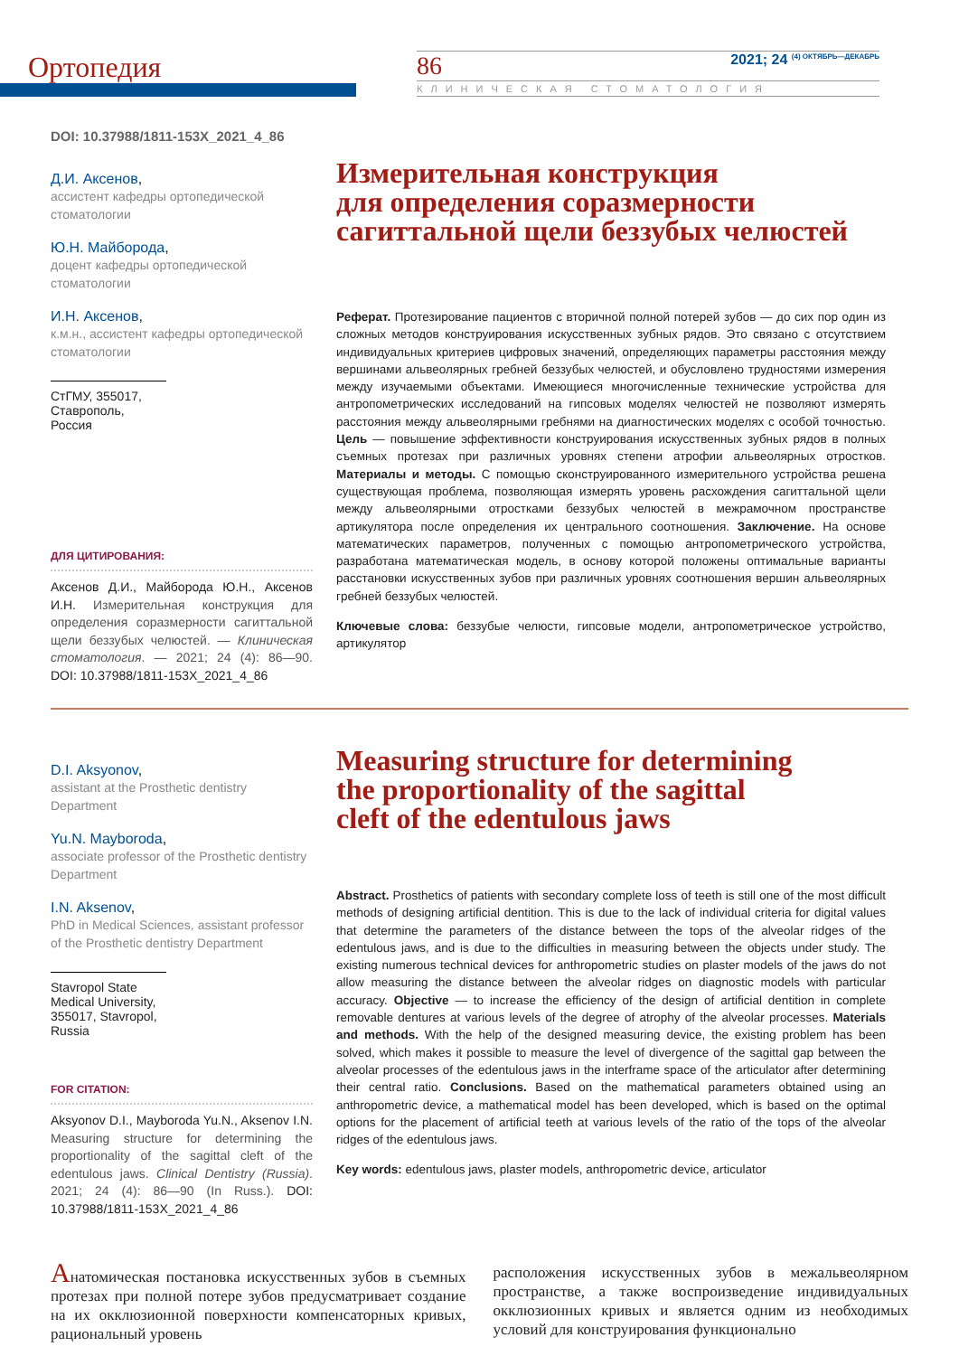Ортопедия
86 2021; 24 <sup>(4) ОКТЯБРЬ—ДЕКАБРЬ</sup>
КЛИНИЧЕСКАЯ СТОМАТОЛОГИЯ
DOI: 10.37988/1811-153X_2021_4_86
Д.И. Аксенов,
ассистент кафедры ортопедической стоматологии
Ю.Н. Майборода,
доцент кафедры ортопедической стоматологии
И.Н. Аксенов,
к.м.н., ассистент кафедры ортопедической стоматологии
СтГМУ, 355017, Ставрополь, Россия
ДЛЯ ЦИТИРОВАНИЯ:
Аксенов Д.И., Майборода Ю.Н., Аксенов И.Н. Измерительная конструкция для определения соразмерности сагиттальной щели беззубых челюстей. — Клиническая стоматология. — 2021; 24 (4): 86—90. DOI: 10.37988/1811-153X_2021_4_86
Измерительная конструкция
для определения соразмерности
сагиттальной щели беззубых челюстей
Реферат. Протезирование пациентов с вторичной полной потерей зубов — до сих пор один из сложных методов конструирования искусственных зубных рядов. Это связано с отсутствием индивидуальных критериев цифровых значений, определяющих параметры расстояния между вершинами альвеолярных гребней беззубых челюстей, и обусловлено трудностями измерения между изучаемыми объектами. Имеющиеся многочисленные технические устройства для антропометрических исследований на гипсовых моделях челюстей не позволяют измерять расстояния между альвеолярными гребнями на диагностических моделях с особой точностью. Цель — повышение эффективности конструирования искусственных зубных рядов в полных съемных протезах при различных уровнях степени атрофии альвеолярных отростков. Материалы и методы. С помощью сконструированного измерительного устройства решена существующая проблема, позволяющая измерять уровень расхождения сагиттальной щели между альвеолярными отростками беззубых челюстей в межрамочном пространстве артикулятора после определения их центрального соотношения. Заключение. На основе математических параметров, полученных с помощью антропометрического устройства, разработана математическая модель, в основу которой положены оптимальные варианты расстановки искусственных зубов при различных уровнях соотношения вершин альвеолярных гребней беззубых челюстей.
Ключевые слова: беззубые челюсти, гипсовые модели, антропометрическое устройство, артикулятор
D.I. Aksyonov,
assistant at the Prosthetic dentistry Department
Yu.N. Mayboroda,
associate professor of the Prosthetic dentistry Department
I.N. Aksenov,
PhD in Medical Sciences, assistant professor of the Prosthetic dentistry Department
Stavropol State Medical University, 355017, Stavropol, Russia
FOR CITATION:
Aksyonov D.I., Mayboroda Yu.N., Aksenov I.N. Measuring structure for determining the proportionality of the sagittal cleft of the edentulous jaws. Clinical Dentistry (Russia). 2021; 24 (4): 86—90 (In Russ.). DOI: 10.37988/1811-153X_2021_4_86
Measuring structure for determining
the proportionality of the sagittal
cleft of the edentulous jaws
Abstract. Prosthetics of patients with secondary complete loss of teeth is still one of the most difficult methods of designing artificial dentition. This is due to the lack of individual criteria for digital values that determine the parameters of the distance between the tops of the alveolar ridges of the edentulous jaws, and is due to the difficulties in measuring between the objects under study. The existing numerous technical devices for anthropometric studies on plaster models of the jaws do not allow measuring the distance between the alveolar ridges on diagnostic models with particular accuracy. Objective — to increase the efficiency of the design of artificial dentition in complete removable dentures at various levels of the degree of atrophy of the alveolar processes. Materials and methods. With the help of the designed measuring device, the existing problem has been solved, which makes it possible to measure the level of divergence of the sagittal gap between the alveolar processes of the edentulous jaws in the interframe space of the articulator after determining their central ratio. Conclusions. Based on the mathematical parameters obtained using an anthropometric device, a mathematical model has been developed, which is based on the optimal options for the placement of artificial teeth at various levels of the ratio of the tops of the alveolar ridges of the edentulous jaws.
Key words: edentulous jaws, plaster models, anthropometric device, articulator
Анатомическая постановка искусственных зубов в съемных протезах при полной потере зубов предусматривает создание на их окклюзионной поверхности компенсаторных кривых, рациональный уровень
расположения искусственных зубов в межальвеолярном пространстве, а также воспроизведение индивидуальных окклюзионных кривых и является одним из необходимых условий для конструирования функционально